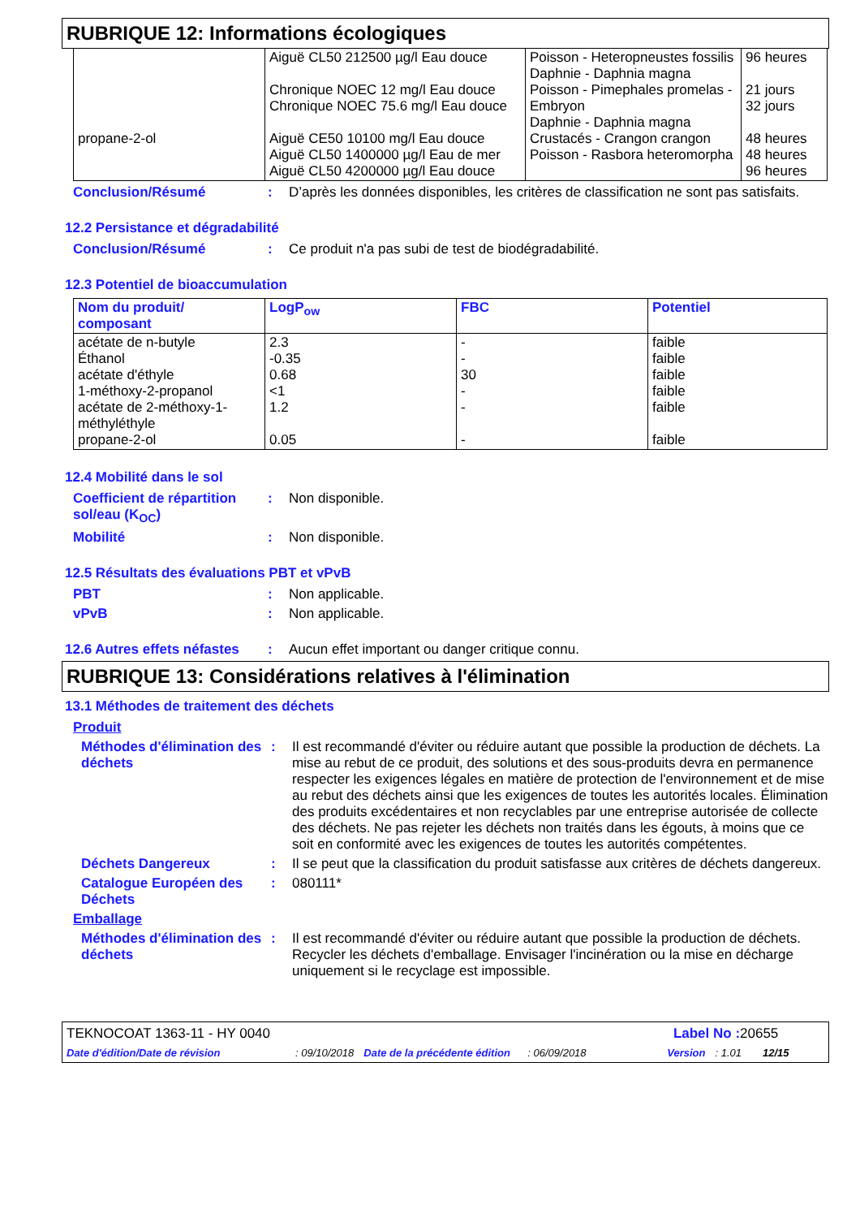RUBRIQUE 12: Informations écologiques
| propane-2-ol | Aiguë CL50 212500 µg/l Eau douce Chronique NOEC 12 mg/l Eau douce Chronique NOEC 75.6 mg/l Eau douce Aiguë CE50 10100 mg/l Eau douce Aiguë CL50 1400000 µg/l Eau de mer Aiguë CL50 4200000 µg/l Eau douce | Poisson - Heteropneustes fossilis Daphnie - Daphnia magna Poisson - Pimephales promelas - Embryon Daphnie - Daphnia magna Crustacés - Crangon crangon Poisson - Rasbora heteromorpha | 96 heures 21 jours 32 jours 48 heures 48 heures 96 heures |
Conclusion/Résumé : D’après les données disponibles, les critères de classification ne sont pas satisfaits.
12.2 Persistance et dégradabilité
Conclusion/Résumé : Ce produit n'a pas subi de test de biodégradabilité.
12.3 Potentiel de bioaccumulation
| Nom du produit/ composant | LogP<sub>ow</sub> | FBC | Potentiel |
| --- | --- | --- | --- |
| acétate de n-butyle Éthanol acétate d'éthyle 1-méthoxy-2-propanol acétate de 2-méthoxy-1-méthyléthyle propane-2-ol | 2.3 -0.35 0.68 <1 1.2 0.05 | - - 30 - - - | faible faible faible faible faible faible |
12.4 Mobilité dans le sol
Coefficient de répartition sol/eau (K<sub>OC</sub>)
: Non disponible.
Mobilité : Non disponible.
12.5 Résultats des évaluations PBT et vPvB
PBT : Non applicable.
vPvB : Non applicable.
12.6 Autres effets néfastes
: Aucun effet important ou danger critique connu.
RUBRIQUE 13: Considérations relatives à l'élimination
13.1 Méthodes de traitement des déchets
Produit
Méthodes d'élimination des déchets
: Il est recommandé d'éviter ou réduire autant que possible la production de déchets. La mise au rebut de ce produit, des solutions et des sous-produits devra en permanence respecter les exigences légales en matière de protection de l'environnement et de mise au rebut des déchets ainsi que les exigences de toutes les autorités locales. Élimination des produits excédentaires et non recyclables par une entreprise autorisée de collecte des déchets. Ne pas rejeter les déchets non traités dans les égouts, à moins que ce soit en conformité avec les exigences de toutes les autorités compétentes.
Déchets Dangereux : Il se peut que la classification du produit satisfasse aux critères de déchets dangereux.
Catalogue Européen des Déchets
: 080111*
Emballage
Méthodes d'élimination des déchets
: Il est recommandé d'éviter ou réduire autant que possible la production de déchets. Recycler les déchets d'emballage. Envisager l'incinération ou la mise en décharge uniquement si le recyclage est impossible.
TEKNOCOAT 1363-11 - HY 0040 Label No : 20655
Date d'édition/Date de révision: 09/10/2018 Date de la précédente édition: 06/09/2018 Version: 1.01 12/15